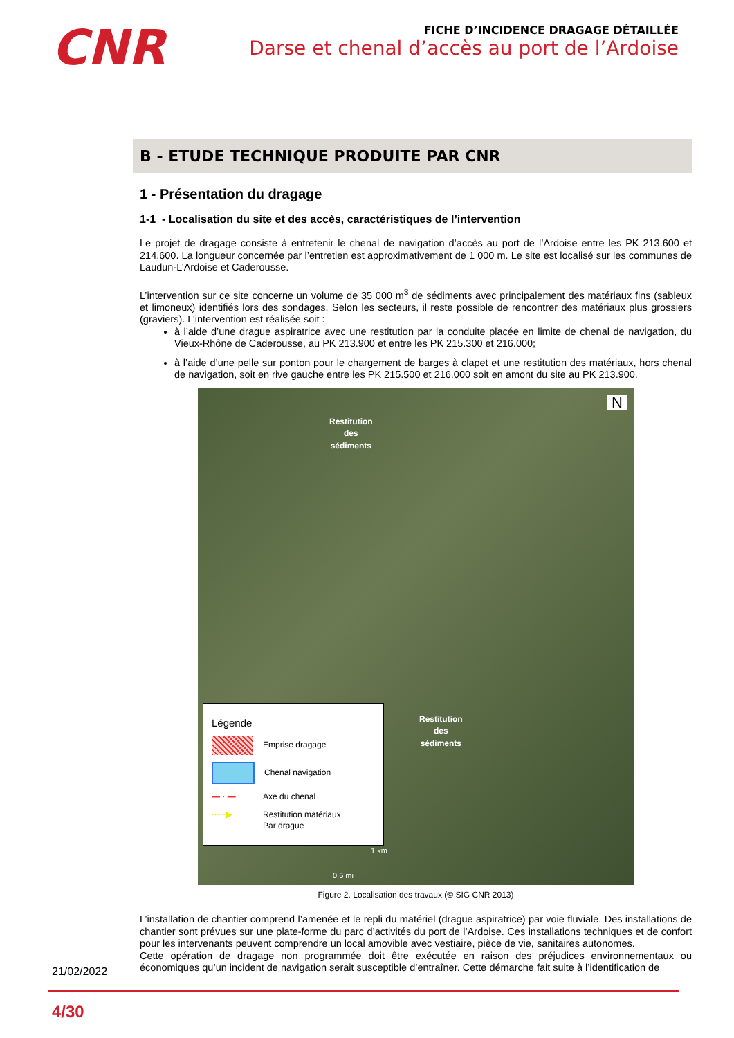CNR
FICHE D’INCIDENCE DRAGAGE DÉTAILLÉE
Darse et chenal d’accès au port de l’Ardoise
B - ETUDE TECHNIQUE PRODUITE PAR CNR
1 - Présentation du dragage
1-1 - Localisation du site et des accès, caractéristiques de l’intervention
Le projet de dragage consiste à entretenir le chenal de navigation d’accès au port de l’Ardoise entre les PK 213.600 et 214.600. La longueur concernée par l’entretien est approximativement de 1 000 m. Le site est localisé sur les communes de Laudun-L’Ardoise et Caderousse.
L’intervention sur ce site concerne un volume de 35 000 m<sup>3</sup> de sédiments avec principalement des matériaux fins (sableux et limoneux) identifiés lors des sondages. Selon les secteurs, il reste possible de rencontrer des matériaux plus grossiers (graviers). L’intervention est réalisée soit :
à l’aide d’une drague aspiratrice avec une restitution par la conduite placée en limite de chenal de navigation, du Vieux-Rhône de Caderousse, au PK 213.900 et entre les PK 215.300 et 216.000;
à l’aide d’une pelle sur ponton pour le chargement de barges à clapet et une restitution des matériaux, hors chenal de navigation, soit en rive gauche entre les PK 215.500 et 216.000 soit en amont du site au PK 213.900.
Restitution
des
sédiments
Restitution
des
sédiments
N
Légende
Emprise dragage
Chenal navigation
— · — Axe du chenal
·····▶ Restitution matériaux
Par drague
1 km
0.5 mi
Figure 2. Localisation des travaux (© SIG CNR 2013)
L’installation de chantier comprend l’amenée et le repli du matériel (drague aspiratrice) par voie fluviale. Des installations de chantier sont prévues sur une plate-forme du parc d’activités du port de l’Ardoise. Ces installations techniques et de confort pour les intervenants peuvent comprendre un local amovible avec vestiaire, pièce de vie, sanitaires autonomes.
Cette opération de dragage non programmée doit être exécutée en raison des préjudices environnementaux ou économiques qu’un incident de navigation serait susceptible d’entraîner. Cette démarche fait suite à l’identification de
21/02/2022
4/30